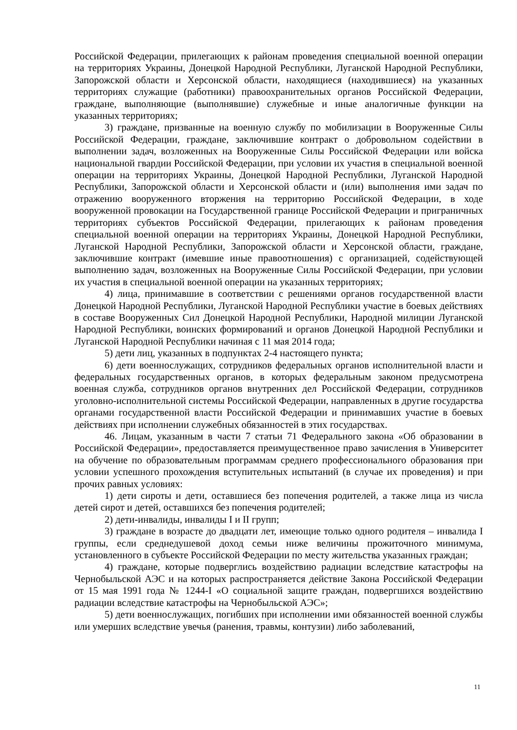Российской Федерации, прилегающих к районам проведения специальной военной операции на территориях Украины, Донецкой Народной Республики, Луганской Народной Республики, Запорожской области и Херсонской области, находящиеся (находившиеся) на указанных территориях служащие (работники) правоохранительных органов Российской Федерации, граждане, выполняющие (выполнявшие) служебные и иные аналогичные функции на указанных территориях;
3) граждане, призванные на военную службу по мобилизации в Вооруженные Силы Российской Федерации, граждане, заключившие контракт о добровольном содействии в выполнении задач, возложенных на Вооруженные Силы Российской Федерации или войска национальной гвардии Российской Федерации, при условии их участия в специальной военной операции на территориях Украины, Донецкой Народной Республики, Луганской Народной Республики, Запорожской области и Херсонской области и (или) выполнения ими задач по отражению вооруженного вторжения на территорию Российской Федерации, в ходе вооруженной провокации на Государственной границе Российской Федерации и приграничных территориях субъектов Российской Федерации, прилегающих к районам проведения специальной военной операции на территориях Украины, Донецкой Народной Республики, Луганской Народной Республики, Запорожской области и Херсонской области, граждане, заключившие контракт (имевшие иные правоотношения) с организацией, содействующей выполнению задач, возложенных на Вооруженные Силы Российской Федерации, при условии их участия в специальной военной операции на указанных территориях;
4) лица, принимавшие в соответствии с решениями органов государственной власти Донецкой Народной Республики, Луганской Народной Республики участие в боевых действиях в составе Вооруженных Сил Донецкой Народной Республики, Народной милиции Луганской Народной Республики, воинских формирований и органов Донецкой Народной Республики и Луганской Народной Республики начиная с 11 мая 2014 года;
5) дети лиц, указанных в подпунктах 2-4 настоящего пункта;
6) дети военнослужащих, сотрудников федеральных органов исполнительной власти и федеральных государственных органов, в которых федеральным законом предусмотрена военная служба, сотрудников органов внутренних дел Российской Федерации, сотрудников уголовно-исполнительной системы Российской Федерации, направленных в другие государства органами государственной власти Российской Федерации и принимавших участие в боевых действиях при исполнении служебных обязанностей в этих государствах.
46. Лицам, указанным в части 7 статьи 71 Федерального закона «Об образовании в Российской Федерации», предоставляется преимущественное право зачисления в Университет на обучение по образовательным программам среднего профессионального образования при условии успешного прохождения вступительных испытаний (в случае их проведения) и при прочих равных условиях:
1) дети сироты и дети, оставшиеся без попечения родителей, а также лица из числа детей сирот и детей, оставшихся без попечения родителей;
2) дети-инвалиды, инвалиды I и II групп;
3) граждане в возрасте до двадцати лет, имеющие только одного родителя – инвалида I группы, если среднедушевой доход семьи ниже величины прожиточного минимума, установленного в субъекте Российской Федерации по месту жительства указанных граждан;
4) граждане, которые подверглись воздействию радиации вследствие катастрофы на Чернобыльской АЭС и на которых распространяется действие Закона Российской Федерации от 15 мая 1991 года № 1244-I «О социальной защите граждан, подвергшихся воздействию радиации вследствие катастрофы на Чернобыльской АЭС»;
5) дети военнослужащих, погибших при исполнении ими обязанностей военной службы или умерших вследствие увечья (ранения, травмы, контузии) либо заболеваний,
11